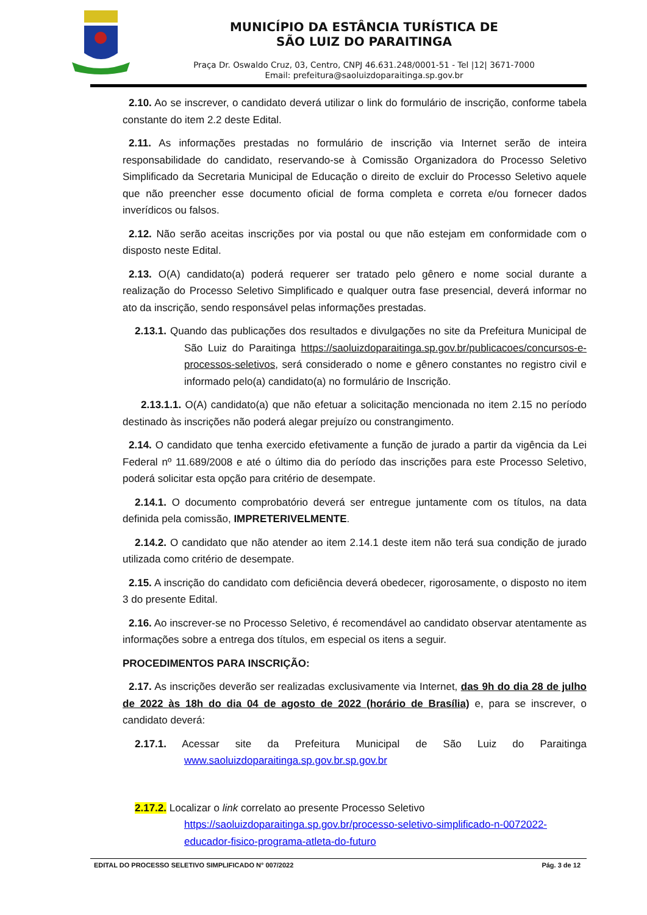MUNICÍPIO DA ESTÂNCIA TURÍSTICA DE
SÃO LUIZ DO PARAITINGA
Praça Dr. Oswaldo Cruz, 03, Centro, CNPJ 46.631.248/0001-51 - Tel |12| 3671-7000
Email: prefeitura@saoluizdoparaitinga.sp.gov.br
2.10. Ao se inscrever, o candidato deverá utilizar o link do formulário de inscrição, conforme tabela constante do item 2.2 deste Edital.
2.11. As informações prestadas no formulário de inscrição via Internet serão de inteira responsabilidade do candidato, reservando-se à Comissão Organizadora do Processo Seletivo Simplificado da Secretaria Municipal de Educação o direito de excluir do Processo Seletivo aquele que não preencher esse documento oficial de forma completa e correta e/ou fornecer dados inverídicos ou falsos.
2.12. Não serão aceitas inscrições por via postal ou que não estejam em conformidade com o disposto neste Edital.
2.13. O(A) candidato(a) poderá requerer ser tratado pelo gênero e nome social durante a realização do Processo Seletivo Simplificado e qualquer outra fase presencial, deverá informar no ato da inscrição, sendo responsável pelas informações prestadas.
2.13.1. Quando das publicações dos resultados e divulgações no site da Prefeitura Municipal de São Luiz do Paraitinga https://saoluizdoparaitinga.sp.gov.br/publicacoes/concursos-e-processos-seletivos, será considerado o nome e gênero constantes no registro civil e informado pelo(a) candidato(a) no formulário de Inscrição.
2.13.1.1. O(A) candidato(a) que não efetuar a solicitação mencionada no item 2.15 no período destinado às inscrições não poderá alegar prejuízo ou constrangimento.
2.14. O candidato que tenha exercido efetivamente a função de jurado a partir da vigência da Lei Federal nº 11.689/2008 e até o último dia do período das inscrições para este Processo Seletivo, poderá solicitar esta opção para critério de desempate.
2.14.1. O documento comprobatório deverá ser entregue juntamente com os títulos, na data definida pela comissão, IMPRETERIVELMENTE.
2.14.2. O candidato que não atender ao item 2.14.1 deste item não terá sua condição de jurado utilizada como critério de desempate.
2.15. A inscrição do candidato com deficiência deverá obedecer, rigorosamente, o disposto no item 3 do presente Edital.
2.16. Ao inscrever-se no Processo Seletivo, é recomendável ao candidato observar atentamente as informações sobre a entrega dos títulos, em especial os itens a seguir.
PROCEDIMENTOS PARA INSCRIÇÃO:
2.17. As inscrições deverão ser realizadas exclusivamente via Internet, das 9h do dia 28 de julho de 2022 às 18h do dia 04 de agosto de 2022 (horário de Brasília) e, para se inscrever, o candidato deverá:
2.17.1. Acessar site da Prefeitura Municipal de São Luiz do Paraitinga www.saoluizdoparaitinga.sp.gov.br.sp.gov.br
2.17.2. Localizar o link correlato ao presente Processo Seletivo https://saoluizdoparaitinga.sp.gov.br/processo-seletivo-simplificado-n-0072022-educador-fisico-programa-atleta-do-futuro
EDITAL DO PROCESSO SELETIVO SIMPLIFICADO N° 007/2022 Pág. 3 de 12